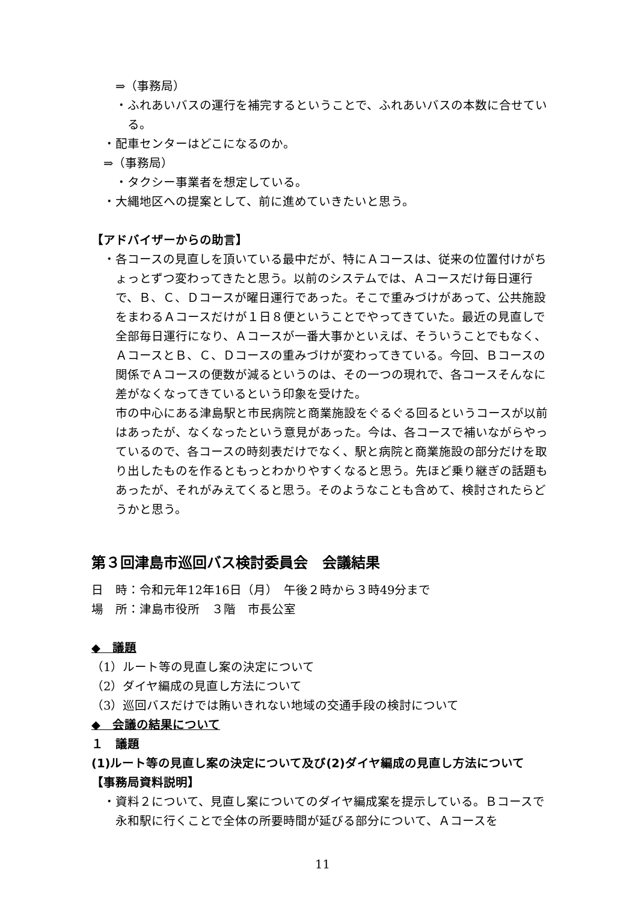⇒（事務局）
・ふれあいバスの運行を補完するということで、ふれあいバスの本数に合せている。
・配車センターはどこになるのか。
⇒（事務局）
・タクシー事業者を想定している。
・大縄地区への提案として、前に進めていきたいと思う。
【アドバイザーからの助言】
・各コースの見直しを頂いている最中だが、特にＡコースは、従来の位置付けがちょっとずつ変わってきたと思う。以前のシステムでは、Ａコースだけ毎日運行で、Ｂ、Ｃ、Ｄコースが曜日運行であった。そこで重みづけがあって、公共施設をまわるＡコースだけが１日８便ということでやってきていた。最近の見直しで全部毎日運行になり、Ａコースが一番大事かといえば、そういうことでもなく、ＡコースとＢ、Ｃ、Ｄコースの重みづけが変わってきている。今回、Ｂコースの関係でＡコースの便数が減るというのは、その一つの現れで、各コースそんなに差がなくなってきているという印象を受けた。
市の中心にある津島駅と市民病院と商業施設をぐるぐる回るというコースが以前はあったが、なくなったという意見があった。今は、各コースで補いながらやっているので、各コースの時刻表だけでなく、駅と病院と商業施設の部分だけを取り出したものを作るともっとわかりやすくなると思う。先ほど乗り継ぎの話題もあったが、それがみえてくると思う。そのようなことも含めて、検討されたらどうかと思う。
第３回津島市巡回バス検討委員会　会議結果
日　時：令和元年12年16日（月）　午後２時から３時49分まで
場　所：津島市役所　３階　市長公室
◆　議題
（1）ルート等の見直し案の決定について
（2）ダイヤ編成の見直し方法について
（3）巡回バスだけでは賄いきれない地域の交通手段の検討について
◆　会議の結果について
１　議題
(1)ルート等の見直し案の決定について及び(2)ダイヤ編成の見直し方法について
【事務局資料説明】
・資料２について、見直し案についてのダイヤ編成案を提示している。Ｂコースで永和駅に行くことで全体の所要時間が延びる部分について、Ａコースを
11